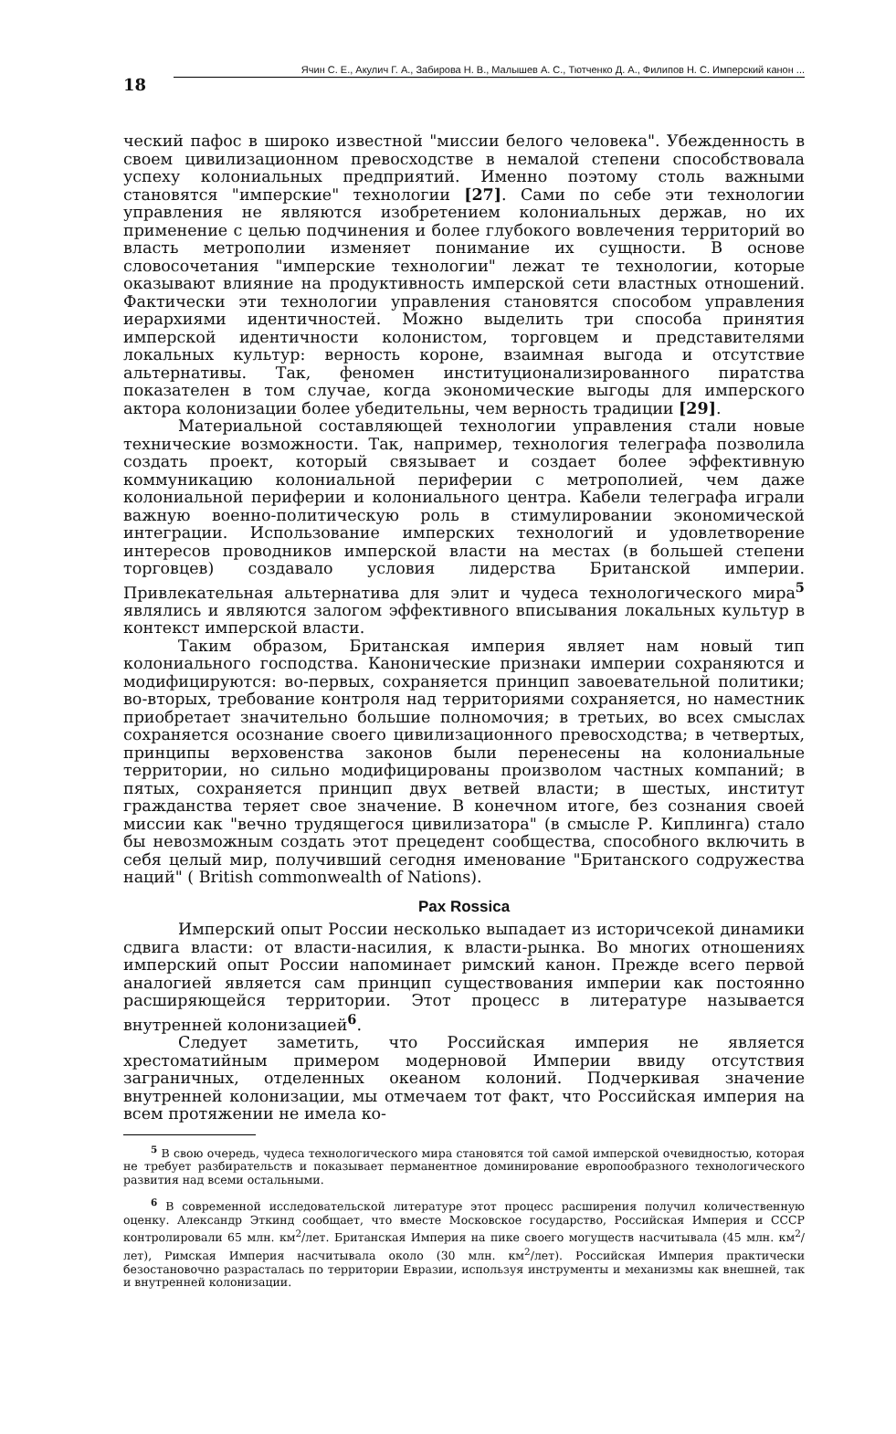18
Ячин С. Е., Акулич Г. А., Забирова Н. В., Малышев А. С., Тютченко Д. А., Филипов Н. С. Имперский канон ...
ческий пафос в широко известной "миссии белого человека". Убежденность в своем цивилизационном превосходстве в немалой степени способствовала успеху колониальных предприятий. Именно поэтому столь важными становятся "имперские" технологии [27]. Сами по себе эти технологии управления не являются изобретением колониальных держав, но их применение с целью подчинения и более глубокого вовлечения территорий во власть метрополии изменяет понимание их сущности. В основе словосочетания "имперские технологии" лежат те технологии, которые оказывают влияние на продуктивность имперской сети властных отношений. Фактически эти технологии управления становятся способом управления иерархиями идентичностей. Можно выделить три способа принятия имперской идентичности колонистом, торговцем и представителями локальных культур: верность короне, взаимная выгода и отсутствие альтернативы. Так, феномен институционализированного пиратства показателен в том случае, когда экономические выгоды для имперского актора колонизации более убедительны, чем верность традиции [29].
Материальной составляющей технологии управления стали новые технические возможности. Так, например, технология телеграфа позволила создать проект, который связывает и создает более эффективную коммуникацию колониальной периферии с метрополией, чем даже колониальной периферии и колониального центра. Кабели телеграфа играли важную военно-политическую роль в стимулировании экономической интеграции. Использование имперских технологий и удовлетворение интересов проводников имперской власти на местах (в большей степени торговцев) создавало условия лидерства Британской империи. Привлекательная альтернатива для элит и чудеса технологического мира<sup>5</sup> являлись и являются залогом эффективного вписывания локальных культур в контекст имперской власти.
Таким образом, Британская империя являет нам новый тип колониального господства. Канонические признаки империи сохраняются и модифицируются: во-первых, сохраняется принцип завоевательной политики; во-вторых, требование контроля над территориями сохраняется, но наместник приобретает значительно большие полномочия; в третьих, во всех смыслах сохраняется осознание своего цивилизационного превосходства; в четвертых, принципы верховенства законов были перенесены на колониальные территории, но сильно модифицированы произволом частных компаний; в пятых, сохраняется принцип двух ветвей власти; в шестых, институт гражданства теряет свое значение. В конечном итоге, без сознания своей миссии как "вечно трудящегося цивилизатора" (в смысле Р. Киплинга) стало бы невозможным создать этот прецедент сообщества, способного включить в себя целый мир, получивший сегодня именование "Британского содружества наций" ( British commonwealth of Nations).
Pax Rossica
Имперский опыт России несколько выпадает из историчсекой динамики сдвига власти: от власти-насилия, к власти-рынка. Во многих отношениях имперский опыт России напоминает римский канон. Прежде всего первой аналогией является сам принцип существования империи как постоянно расширяющейся территории. Этот процесс в литературе называется внутренней колонизацией<sup>6</sup>.
Следует заметить, что Российская империя не является хрестоматийным примером модерновой Империи ввиду отсутствия заграничных, отделенных океаном колоний. Подчеркивая значение внутренней колонизации, мы отмечаем тот факт, что Российская империя на всем протяжении не имела ко-
<sup>5</sup> В свою очередь, чудеса технологического мира становятся той самой имперской очевидностью, которая не требует разбирательств и показывает перманентное доминирование европообразного технологического развития над всеми остальными.
<sup>6</sup> В современной исследовательской литературе этот процесс расширения получил количественную оценку. Александр Эткинд сообщает, что вместе Московское государство, Российская Империя и СССР контролировали 65 млн. км<sup>2</sup>/лет. Британская Империя на пике своего могуществ насчитывала (45 млн. км<sup>2</sup>/лет), Римская Империя насчитывала около (30 млн. км<sup>2</sup>/лет). Российская Империя практически безостановочно разрасталась по территории Евразии, используя инструменты и механизмы как внешней, так и внутренней колонизации.